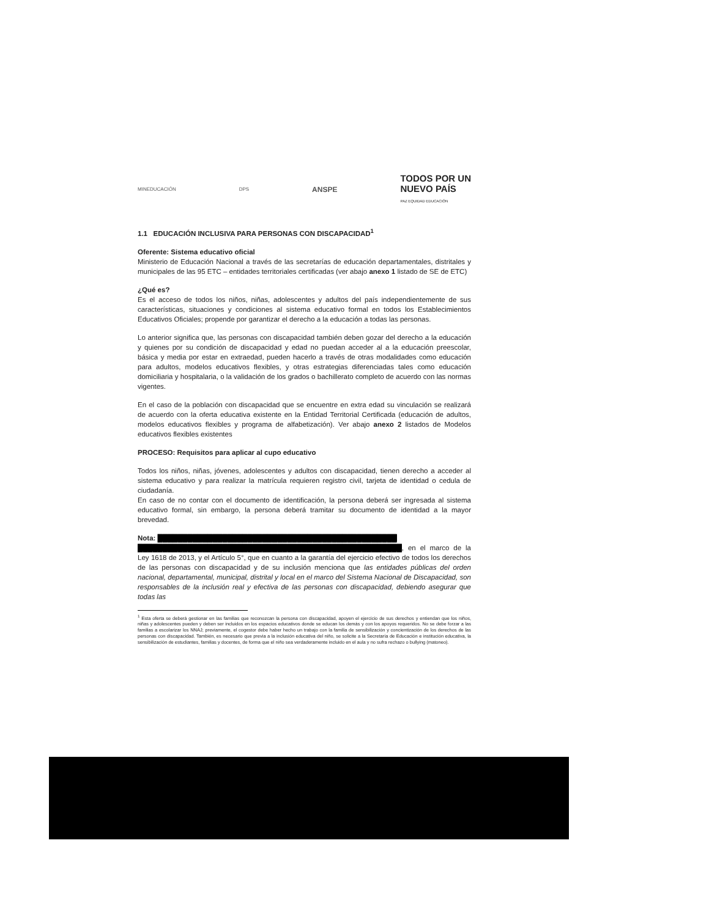MINEDUCACIÓN DPS ANSPE TODOS POR UN
NUEVO PAÍS
PAZ EQUIDAD EDUCACIÓN
1.1 EDUCACIÓN INCLUSIVA PARA PERSONAS CON DISCAPACIDAD<sup>1</sup>
Oferente: Sistema educativo oficial
Ministerio de Educación Nacional a través de las secretarías de educación departamentales, distritales y municipales de las 95 ETC – entidades territoriales certificadas (ver abajo anexo 1 listado de SE de ETC)
¿Qué es?
Es el acceso de todos los niños, niñas, adolescentes y adultos del país independientemente de sus características, situaciones y condiciones al sistema educativo formal en todos los Establecimientos Educativos Oficiales; propende por garantizar el derecho a la educación a todas las personas.
Lo anterior significa que, las personas con discapacidad también deben gozar del derecho a la educación y quienes por su condición de discapacidad y edad no puedan acceder al a la educación preescolar, básica y media por estar en extraedad, pueden hacerlo a través de otras modalidades como educación para adultos, modelos educativos flexibles, y otras estrategias diferenciadas tales como educación domiciliaria y hospitalaria, o la validación de los grados o bachillerato completo de acuerdo con las normas vigentes.
En el caso de la población con discapacidad que se encuentre en extra edad su vinculación se realizará de acuerdo con la oferta educativa existente en la Entidad Territorial Certificada (educación de adultos, modelos educativos flexibles y programa de alfabetización). Ver abajo anexo 2 listados de Modelos educativos flexibles existentes
PROCESO: Requisitos para aplicar al cupo educativo
Todos los niños, niñas, jóvenes, adolescentes y adultos con discapacidad, tienen derecho a acceder al sistema educativo y para realizar la matrícula requieren registro civil, tarjeta de identidad o cedula de ciudadanía.
En caso de no contar con el documento de identificación, la persona deberá ser ingresada al sistema educativo formal, sin embargo, la persona deberá tramitar su documento de identidad a la mayor brevedad.
Nota: ████████████████████████████████████████████████
█████████████████████████████████████████████████████, en el marco de la Ley 1618 de 2013, y el Artículo 5°, que en cuanto a la garantía del ejercicio efectivo de todos los derechos de las personas con discapacidad y de su inclusión menciona que las entidades públicas del orden nacional, departamental, municipal, distrital y local en el marco del Sistema Nacional de Discapacidad, son responsables de la inclusión real y efectiva de las personas con discapacidad, debiendo asegurar que todas las
<sup>1</sup> Esta oferta se deberá gestionar en las familias que reconozcan la persona con discapacidad, apoyen el ejercicio de sus derechos y entiendan que los niños, niñas y adolescentes pueden y deben ser incluidos en los espacios educativos donde se educan los demás y con los apoyos requeridos. No se debe forzar a las familias a escolarizar los NNAJ; previamente, el cogestor debe haber hecho un trabajo con la familia de sensibilización y concientización de los derechos de las personas con discapacidad. También, es necesario que previa a la inclusión educativa del niño, se solicite a la Secretaría de Educación e institución educativa, la sensibilización de estudiantes, familias y docentes, de forma que el niño sea verdaderamente incluido en el aula y no sufra rechazo o bullying (matoneo).